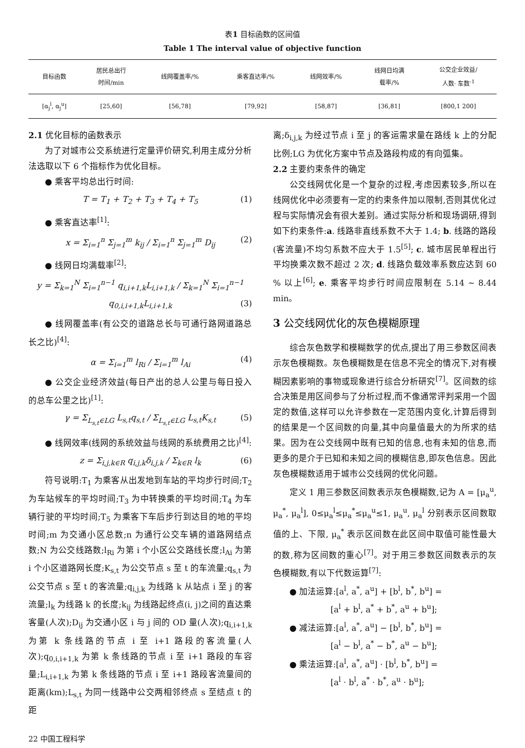表1 目标函数的区间值
Table 1 The interval value of objective function
| 目标函数 | 居民总出行 时间/min | 线网覆盖率/% | 乘客直达率/% | 线网效率/% | 线网日均满 载率/% | 公交企业效益/ 人数· 车数<sup>-1</sup> |
| --- | --- | --- | --- | --- | --- | --- |
| [α<sub>j</sub><sup>l</sup>, α<sub>j</sub><sup>u</sup>] | [25,60] | [56,78] | [79,92] | [58,87] | [36,81] | [800,1 200] |
2.1 优化目标的函数表示
为了对城市公交系统进行定量评价研究,利用主成分分析法选取以下 6 个指标作为优化目标。
● 乘客平均总出行时间:
T = T<sub>1</sub> + T<sub>2</sub> + T<sub>3</sub> + T<sub>4</sub> + T<sub>5</sub> (1)
● 乘客直达率<sup>[1]</sup>:
x = Σ<sub>i=1</sub><sup>n</sup> Σ<sub>j=1</sub><sup>m</sup> k<sub>ij</sub> / Σ<sub>i=1</sub><sup>n</sup> Σ<sub>j=1</sub><sup>m</sup> D<sub>ij</sub> (2)
● 线网日均满载率<sup>[2]</sup>:
y = Σ<sub>k=1</sub><sup>N</sup> Σ<sub>i=1</sub><sup>n−1</sup> q<sub>i,i+1,k</sub>L<sub>i,i+1,k</sub> / Σ<sub>k=1</sub><sup>N</sup> Σ<sub>i=1</sub><sup>n−1</sup> q<sub>0,i,i+1,k</sub>L<sub>i,i+1,k</sub> (3)
● 线网覆盖率(有公交的道路总长与可通行路网道路总长之比)<sup>[4]</sup>:
α = Σ<sub>i=1</sub><sup>m</sup> l<sub>Ri</sub> / Σ<sub>i=1</sub><sup>m</sup> l<sub>Ai</sub> (4)
● 公交企业经济效益(每日产出的总人公里与每日投入的总车公里之比)<sup>[1]</sup>:
γ = Σ<sub>L<sub>s,t</sub>∈LG</sub> L<sub>s,t</sub>q<sub>s,t</sub> / Σ<sub>L<sub>s,t</sub>∈LG</sub> L<sub>s,t</sub>K<sub>s,t</sub> (5)
● 线网效率(线网的系统效益与线网的系统费用之比)<sup>[4]</sup>:
z = Σ<sub>i,j,k∈R</sub> q<sub>i,j,k</sub>δ<sub>i,j,k</sub> / Σ<sub>k∈R</sub> l<sub>k</sub> (6)
符号说明:T<sub>1</sub> 为乘客从出发地到车站的平均步行时间;T<sub>2</sub> 为车站候车的平均时间;T<sub>3</sub> 为中转换乘的平均时间;T<sub>4</sub> 为车辆行驶的平均时间;T<sub>5</sub> 为乘客下车后步行到达目的地的平均时间;m 为交通小区总数;n 为通行公交车辆的道路网结点数;N 为公交线路数;l<sub>Ri</sub> 为第 i 个小区公交路线长度;l<sub>Ai</sub> 为第 i 个小区道路网长度;K<sub>s,t</sub> 为公交节点 s 至 t 的车流量;q<sub>s,t</sub> 为公交节点 s 至 t 的客流量;q<sub>i,j,k</sub> 为线路 k 从站点 i 至 j 的客流量;l<sub>k</sub> 为线路 k 的长度;k<sub>ij</sub> 为线路起终点(i, j)之间的直达乘客量(人次);D<sub>ij</sub> 为交通小区 i 与 j 间的 OD 量(人次);q<sub>i,i+1,k</sub> 为第 k 条线路的节点 i 至 i+1 路段的客流量(人次);q<sub>0,i,i+1,k</sub> 为第 k 条线路的节点 i 至 i+1 路段的车容量;L<sub>i,i+1,k</sub> 为第 k 条线路的节点 i 至 i+1 路段客流量间的距离(km);L<sub>s,t</sub> 为同一线路中公交两相邻终点 s 至结点 t 的距
离;δ<sub>i,j,k</sub> 为经过节点 i 至 j 的客运需求量在路线 k 上的分配比例;LG 为优化方案中节点及路段构成的有向弧集。
2.2 主要约束条件的确定
公交线网优化是一个复杂的过程,考虑因素较多,所以在线网优化中必须要有一定的约束条件加以限制,否则其优化过程与实际情况会有很大差别。通过实际分析和现场调研,得到如下约束条件:a. 线路非直线系数不大于 1.4; b. 线路的路段(客流量)不均匀系数不应大于 1.5<sup>[5]</sup>; c. 城市居民单程出行平均换乘次数不超过 2 次; d. 线路负载效率系数应达到 60 % 以上<sup>[6]</sup>; e. 乘客平均步行时间应限制在 5.14 ~ 8.44 min。
3 公交线网优化的灰色模糊原理
综合灰色数学和模糊数学的优点,提出了用三参数区间表示灰色模糊数。灰色模糊数是在信息不完全的情况下,对有模糊因素影响的事物或现象进行综合分析研究<sup>[7]</sup>。区间数的综合决策是用区间参与了分析过程,而不像通常评判采用一个固定的数值,这样可以允许参数在一定范围内变化,计算后得到的结果是一个区间数的向量,其中向量值最大的为所求的结果。因为在公交线网中既有已知的信息,也有未知的信息,而更多的是介于已知和未知之间的模糊信息,即灰色信息。因此灰色模糊数适用于城市公交线网的优化问题。
定义 1 用三参数区间数表示灰色模糊数,记为 A = [μ<sub>a</sub><sup>u</sup>, μ<sub>a</sub><sup>*</sup>, μ<sub>a</sub><sup>l</sup>], 0≤μ<sub>a</sub><sup>l</sup>≤μ<sub>a</sub><sup>*</sup>≤μ<sub>a</sub><sup>u</sup>≤1, μ<sub>a</sub><sup>u</sup>, μ<sub>a</sub><sup>l</sup> 分别表示区间数取值的上、下限, μ<sub>a</sub><sup>*</sup> 表示区间数在此区间中取值可能性最大的数,称为区间数的重心<sup>[7]</sup>。对于用三参数区间数表示的灰色模糊数,有以下代数运算<sup>[7]</sup>:
● 加法运算:[a<sup>l</sup>, a<sup>*</sup>, a<sup>u</sup>] + [b<sup>l</sup>, b<sup>*</sup>, b<sup>u</sup>] =
     [a<sup>l</sup> + b<sup>l</sup>, a<sup>*</sup> + b<sup>*</sup>, a<sup>u</sup> + b<sup>u</sup>];
● 减法运算:[a<sup>l</sup>, a<sup>*</sup>, a<sup>u</sup>] − [b<sup>l</sup>, b<sup>*</sup>, b<sup>u</sup>] =
     [a<sup>l</sup> − b<sup>l</sup>, a<sup>*</sup> − b<sup>*</sup>, a<sup>u</sup> − b<sup>u</sup>];
● 乘法运算:[a<sup>l</sup>, a<sup>*</sup>, a<sup>u</sup>] · [b<sup>l</sup>, b<sup>*</sup>, b<sup>u</sup>] =
     [a<sup>l</sup> · b<sup>l</sup>, a<sup>*</sup> · b<sup>*</sup>, a<sup>u</sup> · b<sup>u</sup>];
22 中国工程科学